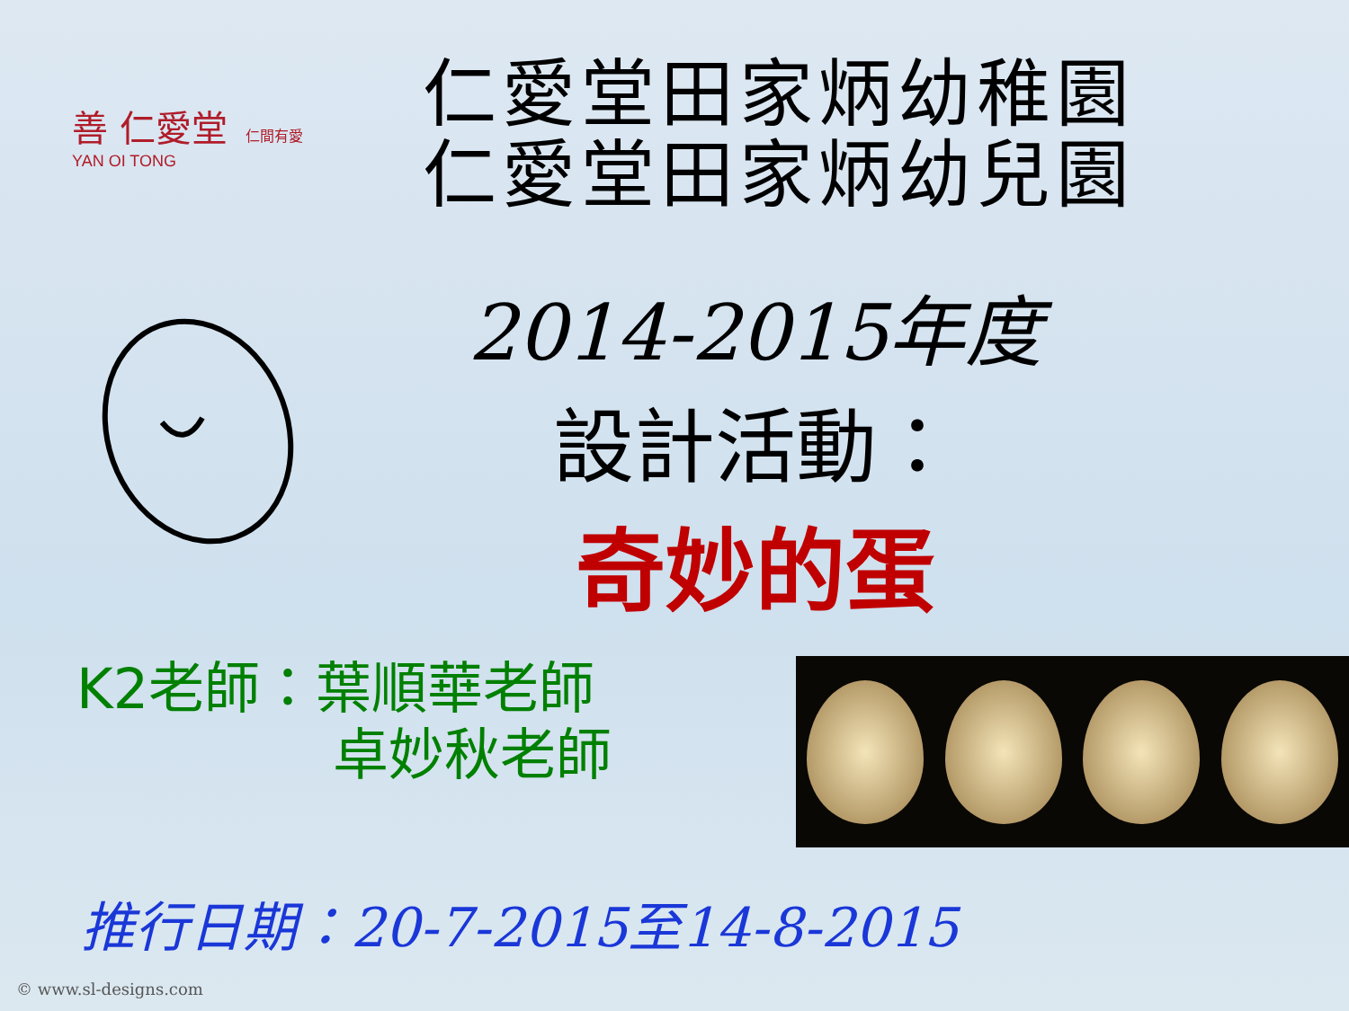善 仁愛堂
YAN OI TONG
仁間有愛
仁愛堂田家炳幼稚園
仁愛堂田家炳幼兒園
2014-2015年度
設計活動：
奇妙的蛋
K2老師：葉順華老師
卓妙秋老師
推行日期：20-7-2015至14-8-2015
© www.sl-designs.com